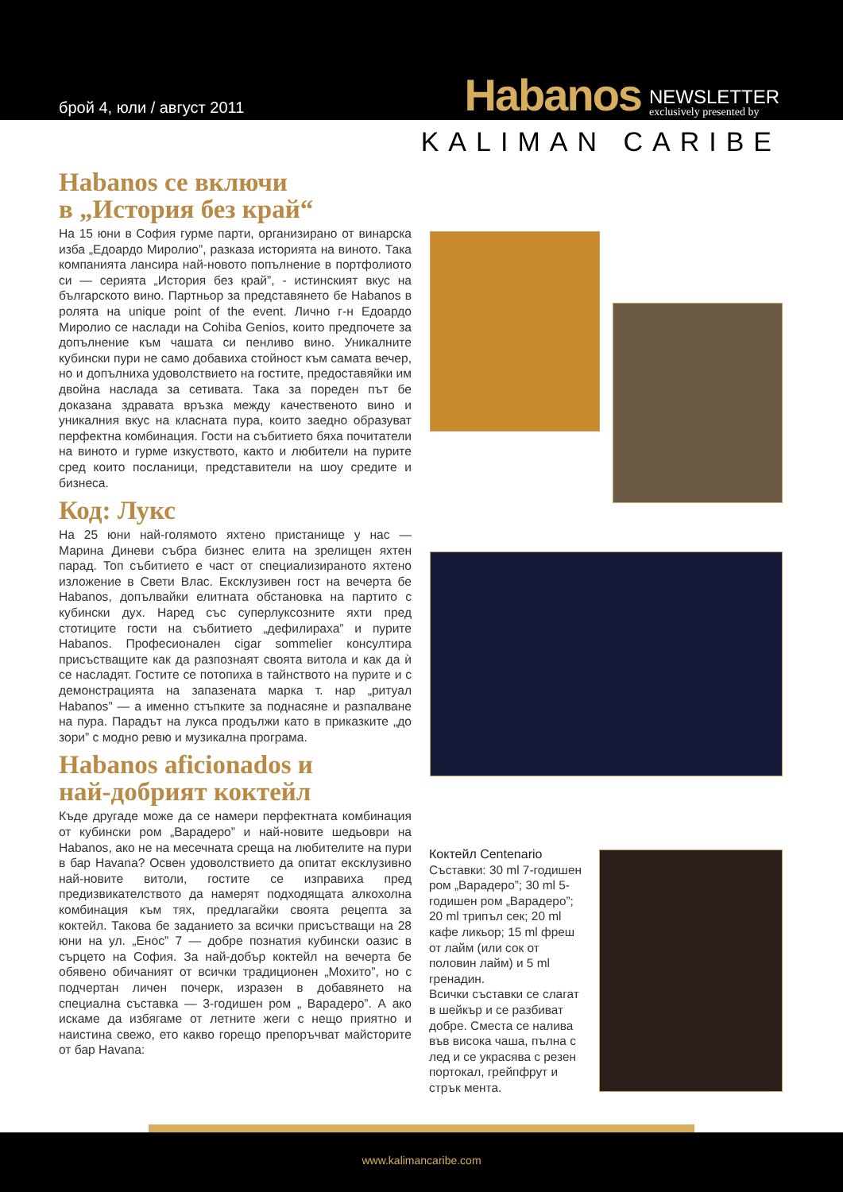брой 4, юли / август 2011
Habanos NEWSLETTER
exclusively presented by
KALIMAN CARIBE
Habanos се включи
в „История без край“
На 15 юни в София гурме парти, организирано от винарска изба „Едоардо Миролио”, разказа историята на виното. Така компанията лансира най-новото попълнение в портфолиото си — серията „История без край”, - истинският вкус на българското вино. Партньор за представянето бе Habanos в ролята на unique point of the event. Лично г-н Едоардо Миролио се наслади на Cohiba Genios, които предпочете за допълнение към чашата си пенливо вино. Уникалните кубински пури не само добавиха стойност към самата вечер, но и допълниха удоволствието на гостите, предоставяйки им двойна наслада за сетивата. Така за пореден път бе доказана здравата връзка между качественото вино и уникалния вкус на класната пура, които заедно образуват перфектна комбинация. Гости на събитието бяха почитатели на виното и гурме изкуството, както и любители на пурите сред които посланици, представители на шоу средите и бизнеса.
Код: Лукс
На 25 юни най-голямото яхтено пристанище у нас — Марина Диневи събра бизнес елита на зрелищен яхтен парад. Топ събитието е част от специализираното яхтено изложение в Свети Влас. Ексклузивен гост на вечерта бе Habanos, допълвайки елитната обстановка на партито с кубински дух. Наред със суперлуксозните яхти пред стотиците гости на събитието „дефилираха” и пурите Habanos. Професионален cigar sommelier консултира присъстващите как да разпознаят своята витола и как да ѝ се насладят. Гостите се потопиха в тайнството на пурите и с демонстрацията на запазената марка т. нар „ритуал Habanos” — а именно стъпките за поднасяне и разпалване на пура. Парадът на лукса продължи като в приказките „до зори” с модно ревю и музикална програма.
Habanos aficionados и
най-добрият коктейл
Къде другаде може да се намери перфектната комбинация от кубински ром „Варадеро” и най-новите шедьоври на Habanos, ако не на месечната среща на любителите на пури в бар Havana? Освен удоволствието да опитат ексклузивно най-новите витоли, гостите се изправиха пред предизвикателството да намерят подходящата алкохолна комбинация към тях, предлагайки своята рецепта за коктейл. Такова бе заданието за всички присъстващи на 28 юни на ул. „Енос” 7 — добре познатия кубински оазис в сърцето на София. За най-добър коктейл на вечерта бе обявено обичаният от всички традиционен „Мохито”, но с подчертан личен почерк, изразен в добавянето на специална съставка — 3-годишен ром „ Варадеро”. А ако искаме да избягаме от летните жеги с нещо приятно и наистина свежо, ето какво горещо препоръчват майсторите от бар Havana:
Коктейл Centenario
Съставки: 30 ml 7-годишен ром „Варадеро”; 30 ml 5-годишен ром „Варадеро”; 20 ml трипъл сек; 20 ml кафе ликьор; 15 ml фреш от лайм (или сок от половин лайм) и 5 ml гренадин.
Всички съставки се слагат в шейкър и се разбиват добре. Сместа се налива във висока чаша, пълна с лед и се украсява с резен портокал, грейпфрут и стрък мента.
www.kalimancaribe.com